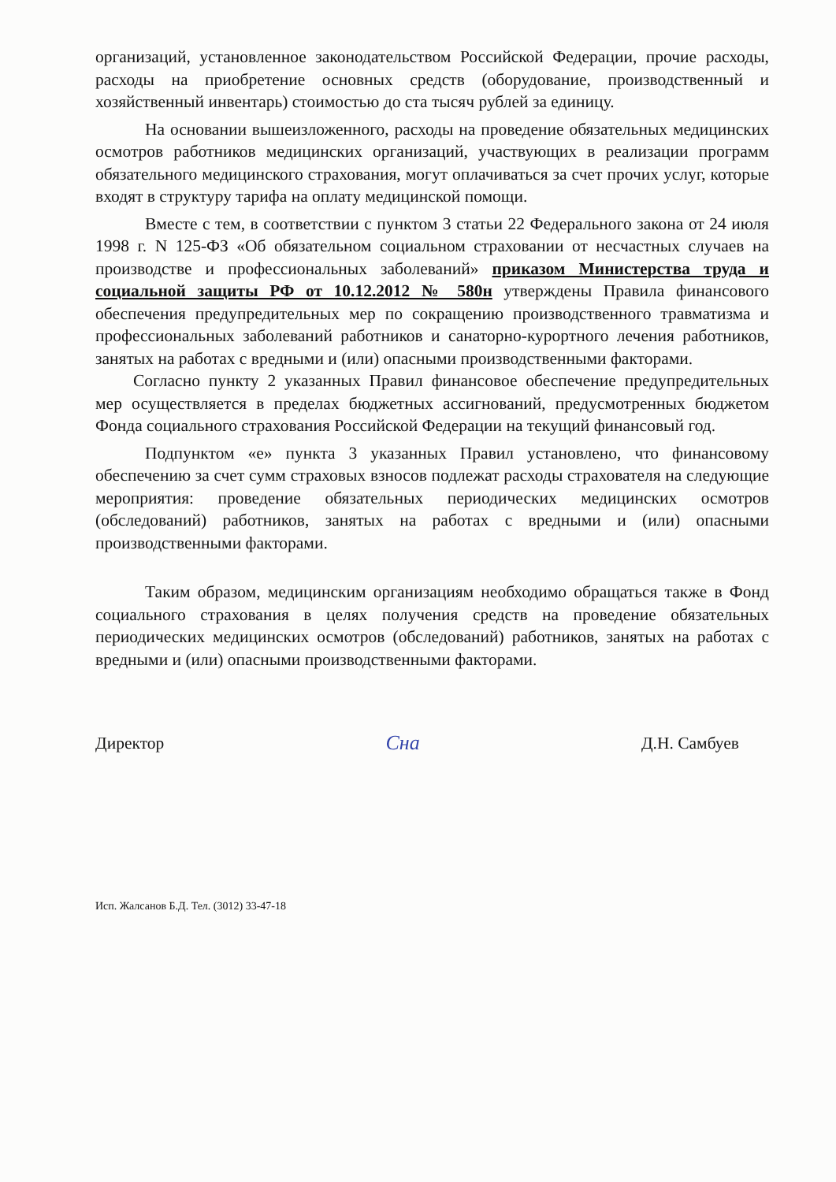организаций, установленное законодательством Российской Федерации, прочие расходы, расходы на приобретение основных средств (оборудование, производственный и хозяйственный инвентарь) стоимостью до ста тысяч рублей за единицу.
На основании вышеизложенного, расходы на проведение обязательных медицинских осмотров работников медицинских организаций, участвующих в реализации программ обязательного медицинского страхования, могут оплачиваться за счет прочих услуг, которые входят в структуру тарифа на оплату медицинской помощи.
Вместе с тем, в соответствии с пунктом 3 статьи 22 Федерального закона от 24 июля 1998 г. N 125-ФЗ «Об обязательном социальном страховании от несчастных случаев на производстве и профессиональных заболеваний» приказом Министерства труда и социальной защиты РФ от 10.12.2012 № 580н утверждены Правила финансового обеспечения предупредительных мер по сокращению производственного травматизма и профессиональных заболеваний работников и санаторно-курортного лечения работников, занятых на работах с вредными и (или) опасными производственными факторами.
Согласно пункту 2 указанных Правил финансовое обеспечение предупредительных мер осуществляется в пределах бюджетных ассигнований, предусмотренных бюджетом Фонда социального страхования Российской Федерации на текущий финансовый год.
Подпунктом «е» пункта 3 указанных Правил установлено, что финансовому обеспечению за счет сумм страховых взносов подлежат расходы страхователя на следующие мероприятия: проведение обязательных периодических медицинских осмотров (обследований) работников, занятых на работах с вредными и (или) опасными производственными факторами.
Таким образом, медицинским организациям необходимо обращаться также в Фонд социального страхования в целях получения средств на проведение обязательных периодических медицинских осмотров (обследований) работников, занятых на работах с вредными и (или) опасными производственными факторами.
Директор Сна Д.Н. Самбуев
Исп. Жалсанов Б.Д. Тел. (3012) 33-47-18